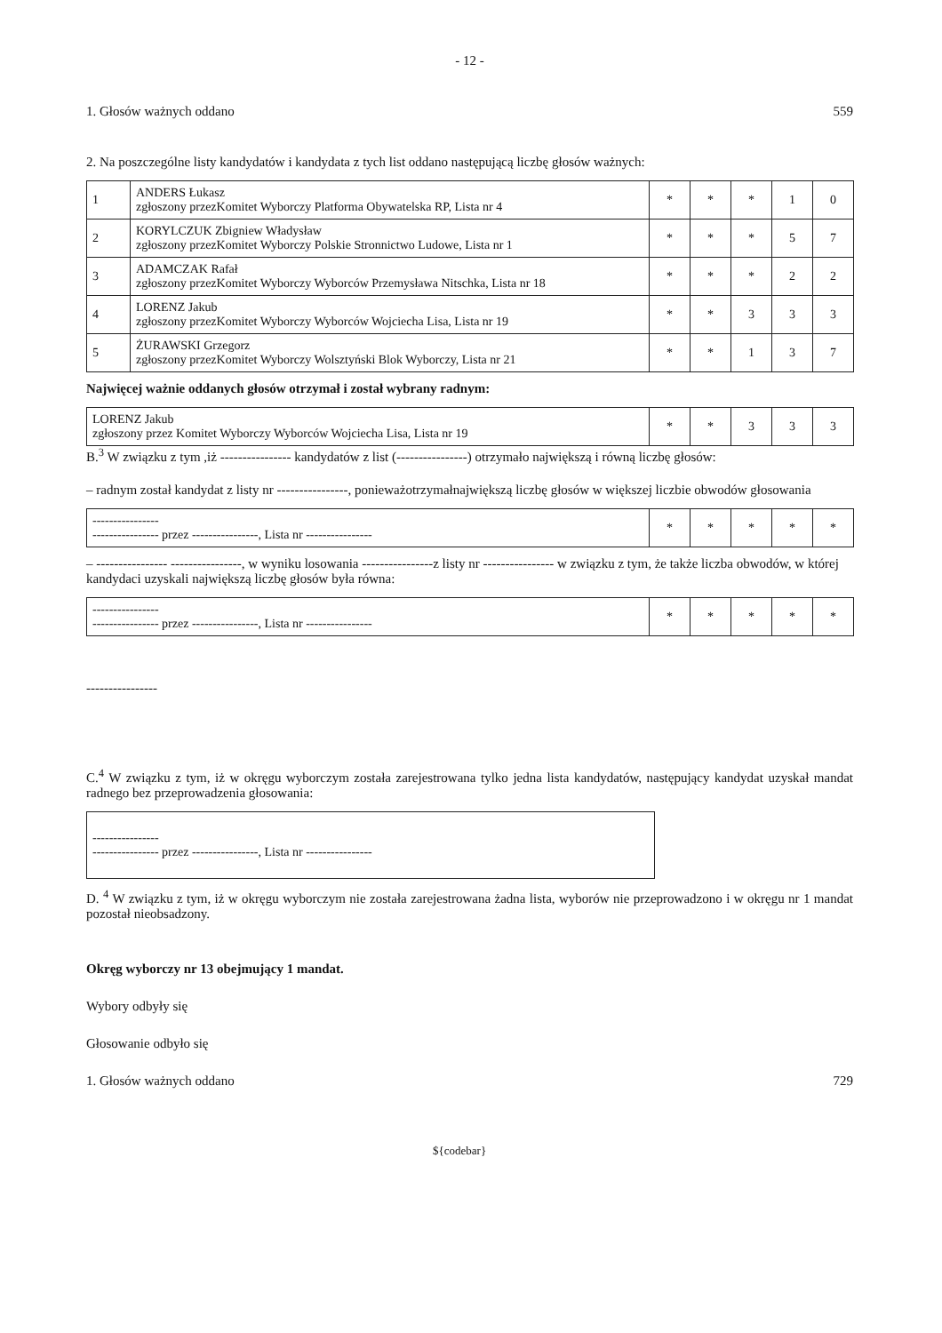- 12 -
1. Głosów ważnych oddano 559
2. Na poszczególne listy kandydatów i kandydata z tych list oddano następującą liczbę głosów ważnych:
| 1 | ANDERS Łukasz zgłoszony przezKomitet Wyborczy Platforma Obywatelska RP, Lista nr 4 | * | * | * | 1 | 0 |
| 2 | KORYLCZUK Zbigniew Władysław zgłoszony przezKomitet Wyborczy Polskie Stronnictwo Ludowe, Lista nr 1 | * | * | * | 5 | 7 |
| 3 | ADAMCZAK Rafał zgłoszony przezKomitet Wyborczy Wyborców Przemysława Nitschka, Lista nr 18 | * | * | * | 2 | 2 |
| 4 | LORENZ Jakub zgłoszony przezKomitet Wyborczy Wyborców Wojciecha Lisa, Lista nr 19 | * | * | 3 | 3 | 3 |
| 5 | ŻURAWSKI Grzegorz zgłoszony przezKomitet Wyborczy Wolsztyński Blok Wyborczy, Lista nr 21 | * | * | 1 | 3 | 7 |
Najwięcej ważnie oddanych głosów otrzymał i został wybrany radnym:
| LORENZ Jakub zgłoszony przez Komitet Wyborczy Wyborców Wojciecha Lisa, Lista nr 19 | * | * | 3 | 3 | 3 |
B.<sup>3</sup> W związku z tym ,iż ---------------- kandydatów z list (----------------) otrzymało największą i równą liczbę głosów:
– radnym został kandydat z listy nr ----------------, ponieważotrzymałnajwiększą liczbę głosów w większej liczbie obwodów głosowania
| ---------------- ---------------- przez ----------------, Lista nr ---------------- | * | * | * | * | * |
– ---------------- ----------------, w wyniku losowania ----------------z listy nr ---------------- w związku z tym, że także liczba obwodów, w której kandydaci uzyskali największą liczbę głosów była równa:
| ---------------- ---------------- przez ----------------, Lista nr ---------------- | * | * | * | * | * |
----------------
C.<sup>4</sup> W związku z tym, iż w okręgu wyborczym została zarejestrowana tylko jedna lista kandydatów, następujący kandydat uzyskał mandat radnego bez przeprowadzenia głosowania:
| ---------------- ---------------- przez ----------------, Lista nr ---------------- |
D. <sup>4</sup> W związku z tym, iż w okręgu wyborczym nie została zarejestrowana żadna lista, wyborów nie przeprowadzono i w okręgu nr 1 mandat pozostał nieobsadzony.
Okręg wyborczy nr 13 obejmujący 1 mandat.
Wybory odbyły się
Głosowanie odbyło się
1. Głosów ważnych oddano 729
${codebar}